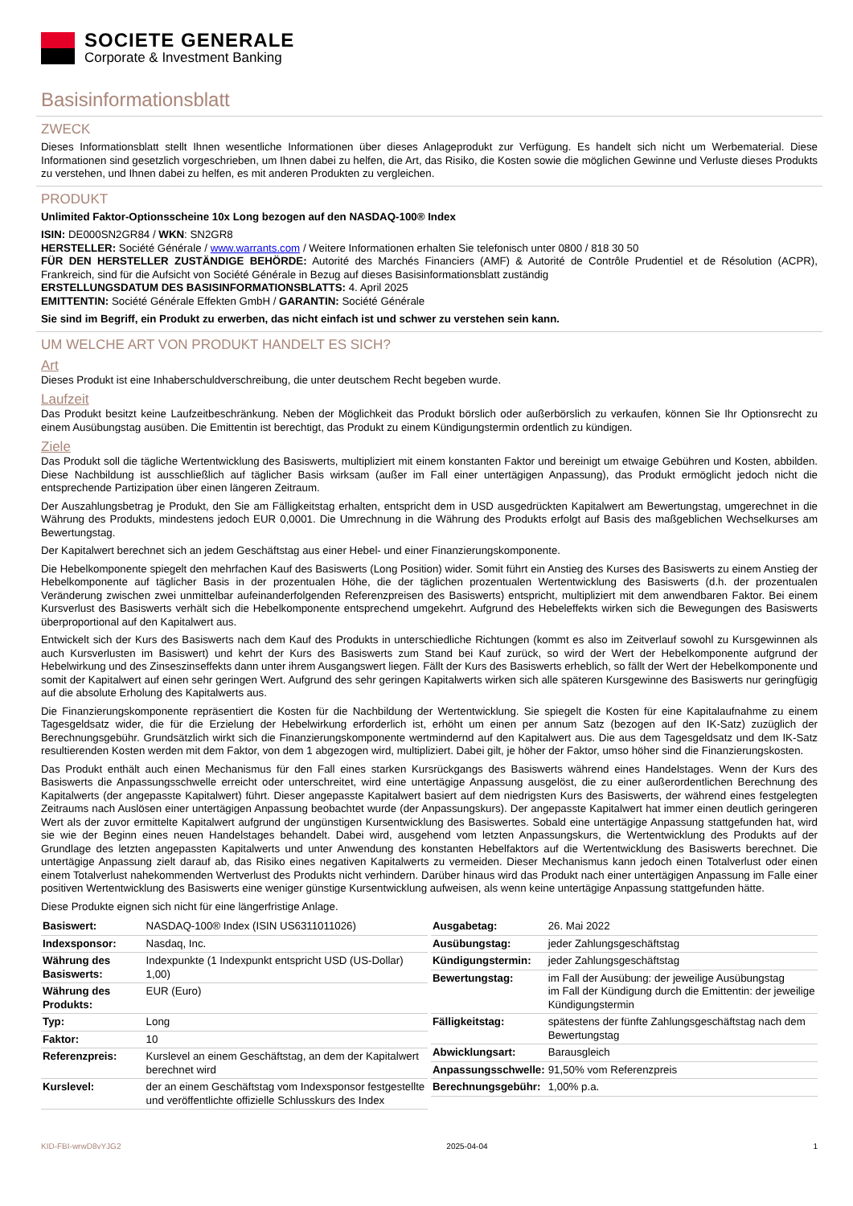SOCIETE GENERALE
Corporate & Investment Banking
Basisinformationsblatt
ZWECK
Dieses Informationsblatt stellt Ihnen wesentliche Informationen über dieses Anlageprodukt zur Verfügung. Es handelt sich nicht um Werbematerial. Diese Informationen sind gesetzlich vorgeschrieben, um Ihnen dabei zu helfen, die Art, das Risiko, die Kosten sowie die möglichen Gewinne und Verluste dieses Produkts zu verstehen, und Ihnen dabei zu helfen, es mit anderen Produkten zu vergleichen.
PRODUKT
Unlimited Faktor-Optionsscheine 10x Long bezogen auf den NASDAQ-100® Index
ISIN: DE000SN2GR84 / WKN: SN2GR8
HERSTELLER: Société Générale / www.warrants.com / Weitere Informationen erhalten Sie telefonisch unter 0800 / 818 30 50
FÜR DEN HERSTELLER ZUSTÄNDIGE BEHÖRDE: Autorité des Marchés Financiers (AMF) & Autorité de Contrôle Prudentiel et de Résolution (ACPR), Frankreich, sind für die Aufsicht von Société Générale in Bezug auf dieses Basisinformationsblatt zuständig
ERSTELLUNGSDATUM DES BASISINFORMATIONSBLATTS: 4. April 2025
EMITTENTIN: Société Générale Effekten GmbH / GARANTIN: Société Générale
Sie sind im Begriff, ein Produkt zu erwerben, das nicht einfach ist und schwer zu verstehen sein kann.
UM WELCHE ART VON PRODUKT HANDELT ES SICH?
Art
Dieses Produkt ist eine Inhaberschuldverschreibung, die unter deutschem Recht begeben wurde.
Laufzeit
Das Produkt besitzt keine Laufzeitbeschränkung. Neben der Möglichkeit das Produkt börslich oder außerbörslich zu verkaufen, können Sie Ihr Optionsrecht zu einem Ausübungstag ausüben. Die Emittentin ist berechtigt, das Produkt zu einem Kündigungstermin ordentlich zu kündigen.
Ziele
Das Produkt soll die tägliche Wertentwicklung des Basiswerts, multipliziert mit einem konstanten Faktor und bereinigt um etwaige Gebühren und Kosten, abbilden. Diese Nachbildung ist ausschließlich auf täglicher Basis wirksam (außer im Fall einer untertägigen Anpassung), das Produkt ermöglicht jedoch nicht die entsprechende Partizipation über einen längeren Zeitraum.
Der Auszahlungsbetrag je Produkt, den Sie am Fälligkeitstag erhalten, entspricht dem in USD ausgedrückten Kapitalwert am Bewertungstag, umgerechnet in die Währung des Produkts, mindestens jedoch EUR 0,0001. Die Umrechnung in die Währung des Produkts erfolgt auf Basis des maßgeblichen Wechselkurses am Bewertungstag.
Der Kapitalwert berechnet sich an jedem Geschäftstag aus einer Hebel- und einer Finanzierungskomponente.
Die Hebelkomponente spiegelt den mehrfachen Kauf des Basiswerts (Long Position) wider. Somit führt ein Anstieg des Kurses des Basiswerts zu einem Anstieg der Hebelkomponente auf täglicher Basis in der prozentualen Höhe, die der täglichen prozentualen Wertentwicklung des Basiswerts (d.h. der prozentualen Veränderung zwischen zwei unmittelbar aufeinanderfolgenden Referenzpreisen des Basiswerts) entspricht, multipliziert mit dem anwendbaren Faktor. Bei einem Kursverlust des Basiswerts verhält sich die Hebelkomponente entsprechend umgekehrt. Aufgrund des Hebeleffekts wirken sich die Bewegungen des Basiswerts überproportional auf den Kapitalwert aus.
Entwickelt sich der Kurs des Basiswerts nach dem Kauf des Produkts in unterschiedliche Richtungen (kommt es also im Zeitverlauf sowohl zu Kursgewinnen als auch Kursverlusten im Basiswert) und kehrt der Kurs des Basiswerts zum Stand bei Kauf zurück, so wird der Wert der Hebelkomponente aufgrund der Hebelwirkung und des Zinseszinseffekts dann unter ihrem Ausgangswert liegen. Fällt der Kurs des Basiswerts erheblich, so fällt der Wert der Hebelkomponente und somit der Kapitalwert auf einen sehr geringen Wert. Aufgrund des sehr geringen Kapitalwerts wirken sich alle späteren Kursgewinne des Basiswerts nur geringfügig auf die absolute Erholung des Kapitalwerts aus.
Die Finanzierungskomponente repräsentiert die Kosten für die Nachbildung der Wertentwicklung. Sie spiegelt die Kosten für eine Kapitalaufnahme zu einem Tagesgeldsatz wider, die für die Erzielung der Hebelwirkung erforderlich ist, erhöht um einen per annum Satz (bezogen auf den IK-Satz) zuzüglich der Berechnungsgebühr. Grundsätzlich wirkt sich die Finanzierungskomponente wertmindernd auf den Kapitalwert aus. Die aus dem Tagesgeldsatz und dem IK-Satz resultierenden Kosten werden mit dem Faktor, von dem 1 abgezogen wird, multipliziert. Dabei gilt, je höher der Faktor, umso höher sind die Finanzierungskosten.
Das Produkt enthält auch einen Mechanismus für den Fall eines starken Kursrückgangs des Basiswerts während eines Handelstages. Wenn der Kurs des Basiswerts die Anpassungsschwelle erreicht oder unterschreitet, wird eine untertägige Anpassung ausgelöst, die zu einer außerordentlichen Berechnung des Kapitalwerts (der angepasste Kapitalwert) führt. Dieser angepasste Kapitalwert basiert auf dem niedrigsten Kurs des Basiswerts, der während eines festgelegten Zeitraums nach Auslösen einer untertägigen Anpassung beobachtet wurde (der Anpassungskurs). Der angepasste Kapitalwert hat immer einen deutlich geringeren Wert als der zuvor ermittelte Kapitalwert aufgrund der ungünstigen Kursentwicklung des Basiswertes. Sobald eine untertägige Anpassung stattgefunden hat, wird sie wie der Beginn eines neuen Handelstages behandelt. Dabei wird, ausgehend vom letzten Anpassungskurs, die Wertentwicklung des Produkts auf der Grundlage des letzten angepassten Kapitalwerts und unter Anwendung des konstanten Hebelfaktors auf die Wertentwicklung des Basiswerts berechnet. Die untertägige Anpassung zielt darauf ab, das Risiko eines negativen Kapitalwerts zu vermeiden. Dieser Mechanismus kann jedoch einen Totalverlust oder einen einem Totalverlust nahekommenden Wertverlust des Produkts nicht verhindern. Darüber hinaus wird das Produkt nach einer untertägigen Anpassung im Falle einer positiven Wertentwicklung des Basiswerts eine weniger günstige Kursentwicklung aufweisen, als wenn keine untertägige Anpassung stattgefunden hätte.
Diese Produkte eignen sich nicht für eine längerfristige Anlage.
| Basiswert: | NASDAQ-100® Index (ISIN US6311011026) |
| Indexsponsor: | Nasdaq, Inc. |
| Währung des Basiswerts: | Indexpunkte (1 Indexpunkt entspricht USD (US-Dollar) 1,00) |
| Währung des Produkts: | EUR (Euro) |
| Typ: | Long |
| Faktor: | 10 |
| Referenzpreis: | Kurslevel an einem Geschäftstag, an dem der Kapitalwert berechnet wird |
| Kurslevel: | der an einem Geschäftstag vom Indexsponsor festgestellte und veröffentlichte offizielle Schlusskurs des Index |
| Ausgabetag: | 26. Mai 2022 |
| Ausübungstag: | jeder Zahlungsgeschäftstag |
| Kündigungstermin: | jeder Zahlungsgeschäftstag |
| Bewertungstag: | im Fall der Ausübung: der jeweilige Ausübungstag im Fall der Kündigung durch die Emittentin: der jeweilige Kündigungstermin |
| Fälligkeitstag: | spätestens der fünfte Zahlungsgeschäftstag nach dem Bewertungstag |
| Abwicklungsart: | Barausgleich |
| Anpassungsschwelle: | 91,50% vom Referenzpreis |
| Berechnungsgebühr: | 1,00% p.a. |
KID-FBI-wrwD8vYJG2 2025-04-04 1